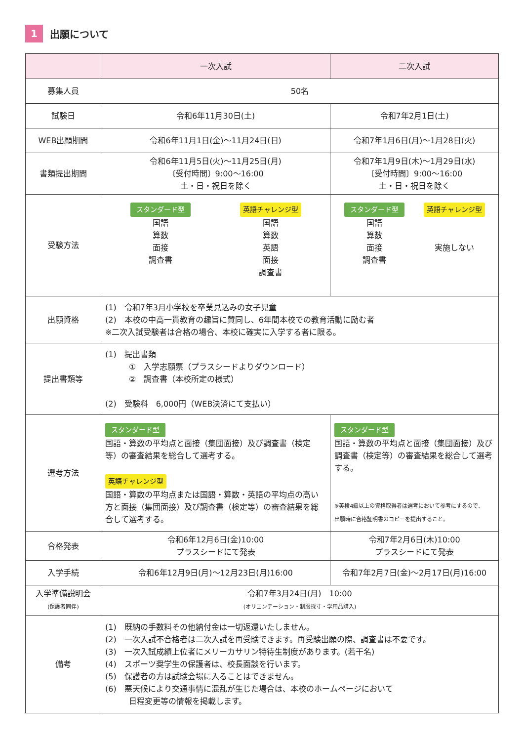1 出願について
| | 一次入試 | 二次入試 |
| --- | --- | --- |
| 募集人員 | 50名 | |
| 試験日 | 令和6年11月30日(土) | 令和7年2月1日(土) |
| WEB出願期間 | 令和6年11月1日(金)～11月24日(日) | 令和7年1月6日(月)～1月28日(火) |
| 書類提出期間 | 令和6年11月5日(火)～11月25日(月) 〔受付時間〕9:00～16:00 土・日・祝日を除く | 令和7年1月9日(木)～1月29日(水) 〔受付時間〕9:00～16:00 土・日・祝日を除く |
| 受験方法 | スタンダード型 国語 算数 面接 調査書 英語チャレンジ型 国語 算数 英語 面接 調査書 | スタンダード型 国語 算数 面接 調査書 英語チャレンジ型 実施しない |
| 出願資格 | (1) 令和7年3月小学校を卒業見込みの女子児童 (2) 本校の中高一貫教育の趣旨に賛同し、6年間本校での教育活動に励む者 ※二次入試受験者は合格の場合、本校に確実に入学する者に限る。 | |
| 提出書類等 | (1) 提出書類 ① 入学志願票（プラスシードよりダウンロード） ② 調査書（本校所定の様式） (2) 受験料 6,000円（WEB決済にて支払い） | |
| 選考方法 | スタンダード型 国語・算数の平均点と面接（集団面接）及び調査書（検定等）の審査結果を総合して選考する。 英語チャレンジ型 国語・算数の平均点または国語・算数・英語の平均点の高い方と面接（集団面接）及び調査書（検定等）の審査結果を総合して選考する。 | スタンダード型 国語・算数の平均点と面接（集団面接）及び調査書（検定等）の審査結果を総合して選考する。 ※英検4級以上の資格取得者は選考において参考にするので、 出願時に合格証明書のコピーを提出すること。 |
| 合格発表 | 令和6年12月6日(金)10:00 プラスシードにて発表 | 令和7年2月6日(木)10:00 プラスシードにて発表 |
| 入学手続 | 令和6年12月9日(月)～12月23日(月)16:00 | 令和7年2月7日(金)～2月17日(月)16:00 |
| 入学準備説明会 (保護者同伴) | 令和7年3月24日(月) 10:00 (オリエンテーション・制服採寸・学用品購入) | |
| 備考 | (1) 既納の手数料その他納付金は一切返還いたしません。 (2) 一次入試不合格者は二次入試を再受験できます。再受験出願の際、調査書は不要です。 (3) 一次入試成績上位者にメリーカサリン特待生制度があります。(若干名) (4) スポーツ奨学生の保護者は、校長面談を行います。 (5) 保護者の方は試験会場に入ることはできません。 (6) 悪天候により交通事情に混乱が生じた場合は、本校のホームページにおいて 日程変更等の情報を掲載します。 | |